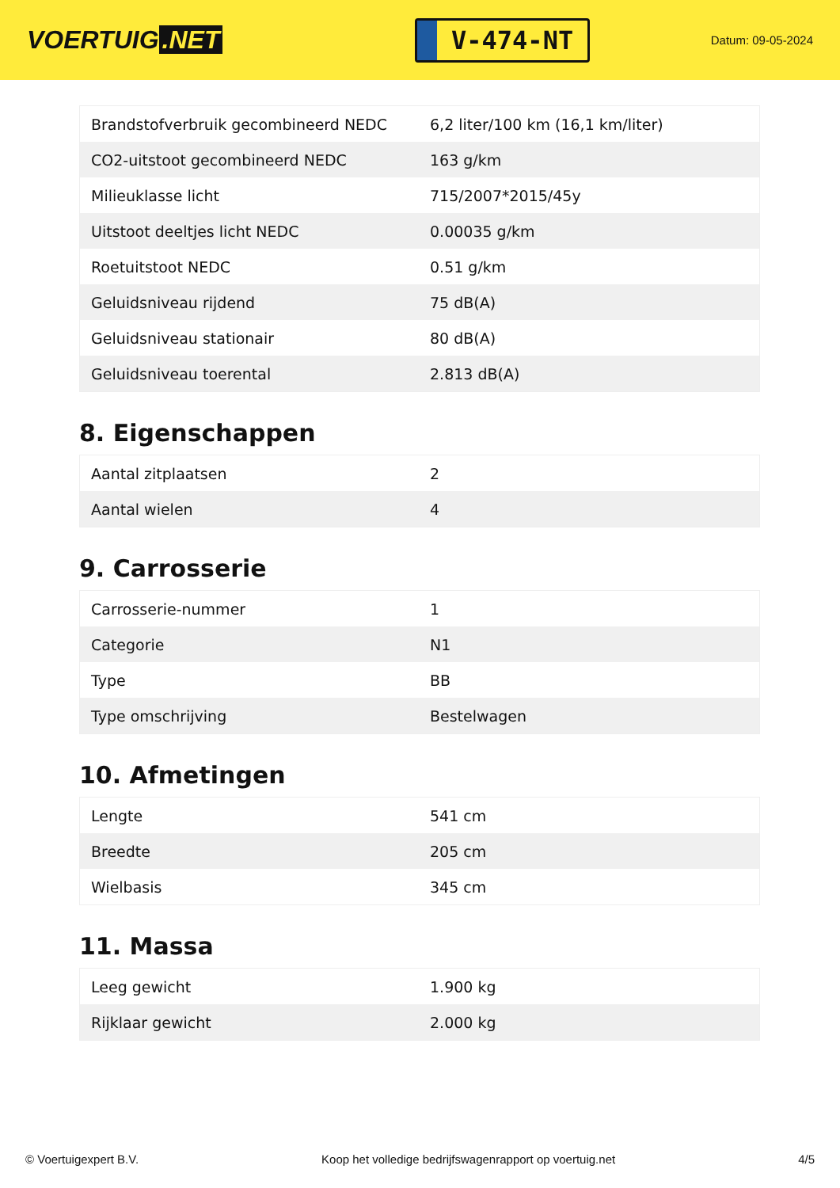VOERTUIG.NET
V-474-NT
Datum: 09-05-2024
| Brandstofverbruik gecombineerd NEDC | 6,2 liter/100 km (16,1 km/liter) |
| CO2-uitstoot gecombineerd NEDC | 163 g/km |
| Milieuklasse licht | 715/2007*2015/45y |
| Uitstoot deeltjes licht NEDC | 0.00035 g/km |
| Roetuitstoot NEDC | 0.51 g/km |
| Geluidsniveau rijdend | 75 dB(A) |
| Geluidsniveau stationair | 80 dB(A) |
| Geluidsniveau toerental | 2.813 dB(A) |
8. Eigenschappen
| Aantal zitplaatsen | 2 |
| Aantal wielen | 4 |
9. Carrosserie
| Carrosserie-nummer | 1 |
| Categorie | N1 |
| Type | BB |
| Type omschrijving | Bestelwagen |
10. Afmetingen
| Lengte | 541 cm |
| Breedte | 205 cm |
| Wielbasis | 345 cm |
11. Massa
| Leeg gewicht | 1.900 kg |
| Rijklaar gewicht | 2.000 kg |
© Voertuigexpert B.V. Koop het volledige bedrijfswagenrapport op voertuig.net 4/5